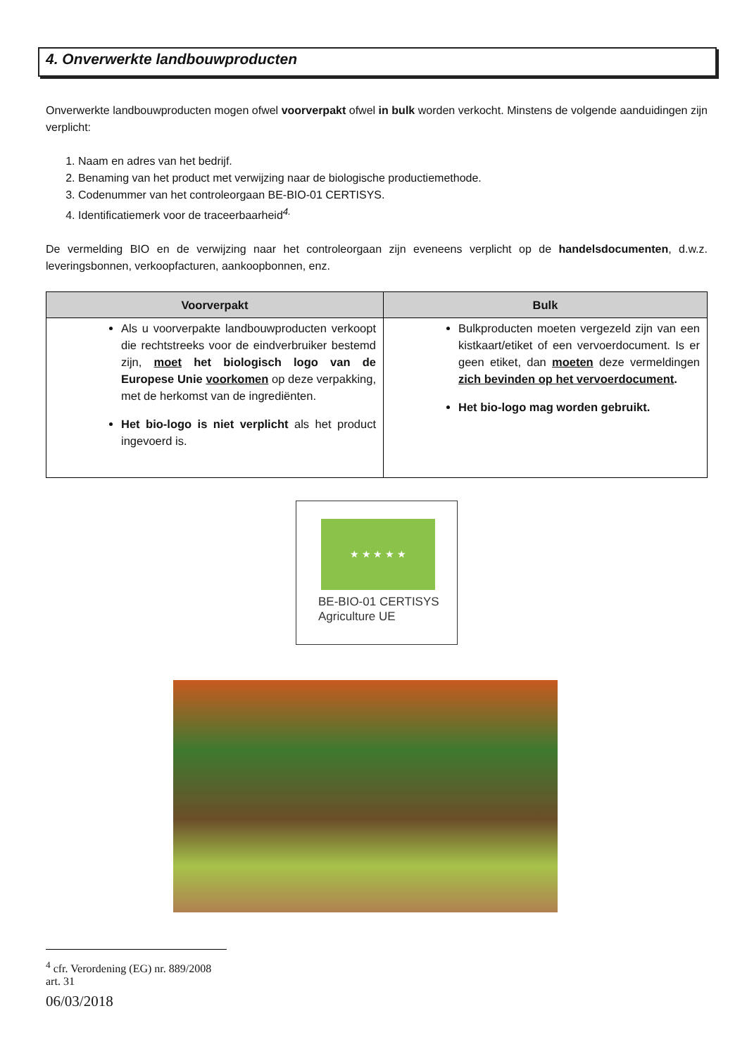4. Onverwerkte landbouwproducten
Onverwerkte landbouwproducten mogen ofwel voorverpakt ofwel in bulk worden verkocht. Minstens de volgende aanduidingen zijn verplicht:
1. Naam en adres van het bedrijf.
2. Benaming van het product met verwijzing naar de biologische productiemethode.
3. Codenummer van het controleorgaan BE-BIO-01 CERTISYS.
4. Identificatiemerk voor de traceerbaarheid<sup>4.</sup>
De vermelding BIO en de verwijzing naar het controleorgaan zijn eveneens verplicht op de handelsdocumenten, d.w.z. leveringsbonnen, verkoopfacturen, aankoopbonnen, enz.
| Voorverpakt | Bulk |
| --- | --- |
| Als u voorverpakte landbouwproducten verkoopt die rechtstreeks voor de eindverbruiker bestemd zijn, moet het biologisch logo van de Europese Unie voorkomen op deze verpakking, met de herkomst van de ingrediënten. Het bio-logo is niet verplicht als het product ingevoerd is. | Bulkproducten moeten vergezeld zijn van een kistkaart/etiket of een vervoerdocument. Is er geen etiket, dan moeten deze vermeldingen zich bevinden op het vervoerdocument . Het bio-logo mag worden gebruikt. |
★ ★ ★ ★ ★
BE-BIO-01 CERTISYS
Agriculture UE
<sup>4</sup> cfr. Verordening (EG) nr. 889/2008 art. 31
06/03/2018